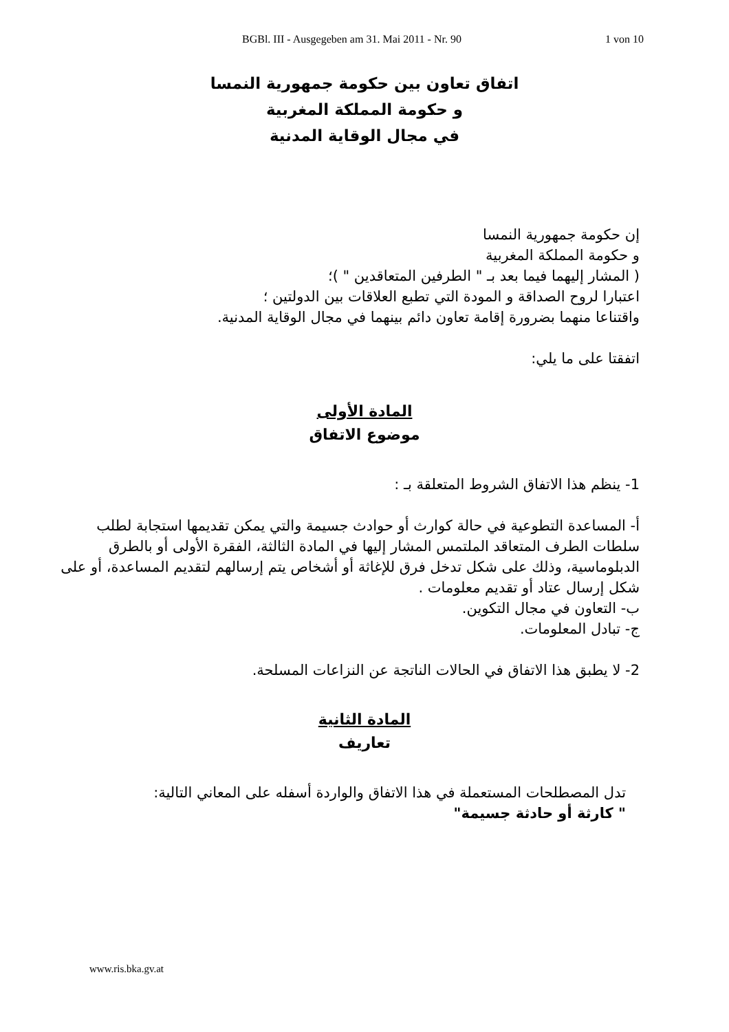BGBl. III - Ausgegeben am 31. Mai 2011 - Nr. 90 1 von 10
اتفاق تعاون بين حكومة جمهورية النمسا
و حكومة المملكة المغربية
في مجال الوقاية المدنية
إن حكومة جمهورية النمسا
و حكومة المملكة المغربية
( المشار إليهما فيما بعد بـ " الطرفين المتعاقدين " )؛
اعتبارا لروح الصداقة و المودة التي تطبع العلاقات بين الدولتين ؛
واقتناعا منهما بضرورة إقامة تعاون دائم بينهما في مجال الوقاية المدنية.
اتفقتا على ما يلي:
المادة الأولى
موضوع الاتفاق
1- ينظم هذا الاتفاق الشروط المتعلقة بـ :
أ- المساعدة التطوعية في حالة كوارث أو حوادث جسيمة والتي يمكن تقديمها استجابة لطلب سلطات الطرف المتعاقد الملتمس المشار إليها في المادة الثالثة، الفقرة الأولى أو بالطرق الدبلوماسية، وذلك على شكل تدخل فرق للإغاثة أو أشخاص يتم إرسالهم لتقديم المساعدة، أو على شكل إرسال عتاد أو تقديم معلومات .
ب- التعاون في مجال التكوين.
ج- تبادل المعلومات.
2- لا يطبق هذا الاتفاق في الحالات الناتجة عن النزاعات المسلحة.
المادة الثانية
تعاريف
تدل المصطلحات المستعملة في هذا الاتفاق والواردة أسفله على المعاني التالية:
" كارثة أو حادثة جسيمة"
www.ris.bka.gv.at